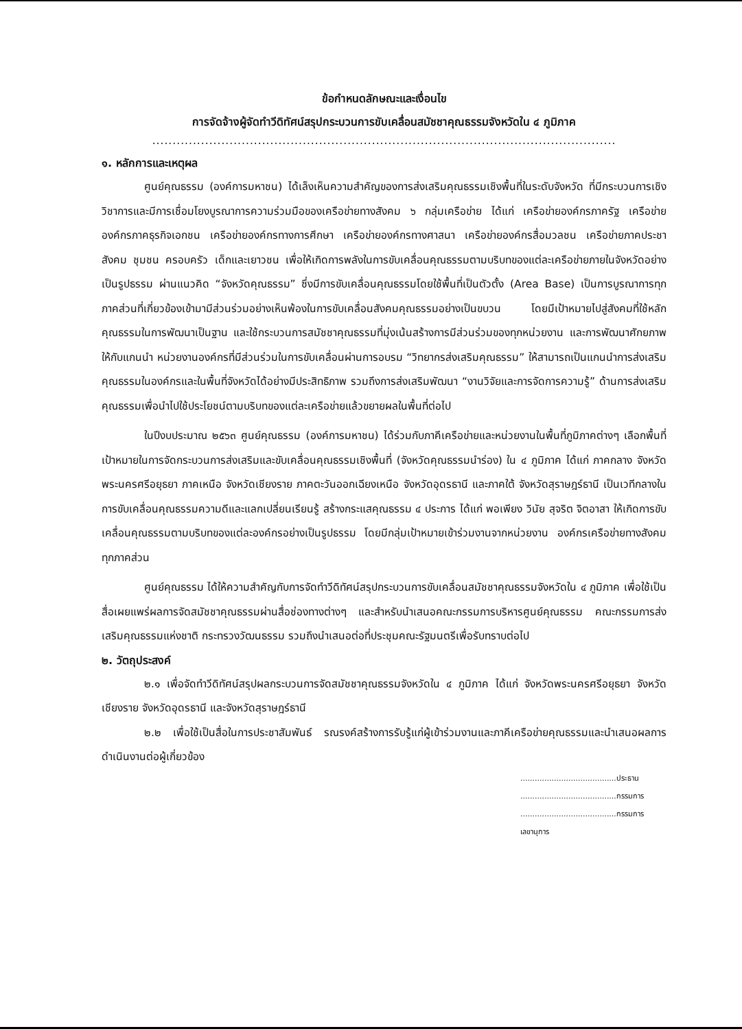ข้อกำหนดลักษณะและเงื่อนไข
การจัดจ้างผู้จัดทำวีดิทัศน์สรุปกระบวนการขับเคลื่อนสมัชชาคุณธรรมจังหวัดใน ๔ ภูมิภาค
..................................................................................................................
๑. หลักการและเหตุผล
ศูนย์คุณธรรม (องค์การมหาชน) ได้เล็งเห็นความสำคัญของการส่งเสริมคุณธรรมเชิงพื้นที่ในระดับจังหวัด ที่มีกระบวนการเชิงวิชาการและมีการเชื่อมโยงบูรณาการความร่วมมือของเครือข่ายทางสังคม ๖ กลุ่มเครือข่าย ได้แก่ เครือข่ายองค์กรภาครัฐ เครือข่ายองค์กรภาคธุรกิจเอกชน เครือข่ายองค์กรทางการศึกษา เครือข่ายองค์กรทางศาสนา เครือข่ายองค์กรสื่อมวลชน เครือข่ายภาคประชาสังคม ชุมชน ครอบครัว เด็กและเยาวชน เพื่อให้เกิดการพลังในการขับเคลื่อนคุณธรรมตามบริบทของแต่ละเครือข่ายภายในจังหวัดอย่างเป็นรูปธรรม ผ่านแนวคิด “จังหวัดคุณธรรม” ซึ่งมีการขับเคลื่อนคุณธรรมโดยใช้พื้นที่เป็นตัวตั้ง (Area Base) เป็นการบูรณาการทุกภาคส่วนที่เกี่ยวข้องเข้ามามีส่วนร่วมอย่างเห็นพ้องในการขับเคลื่อนสังคมคุณธรรมอย่างเป็นขบวน โดยมีเป้าหมายไปสู่สังคมที่ใช้หลักคุณธรรมในการพัฒนาเป็นฐาน และใช้กระบวนการสมัชชาคุณธรรมที่มุ่งเน้นสร้างการมีส่วนร่วมของทุกหน่วยงาน และการพัฒนาศักยภาพให้กับแกนนำ หน่วยงานองค์กรที่มีส่วนร่วมในการขับเคลื่อนผ่านการอบรม “วิทยากรส่งเสริมคุณธรรม” ให้สามารถเป็นแกนนำการส่งเสริมคุณธรรมในองค์กรและในพื้นที่จังหวัดได้อย่างมีประสิทธิภาพ รวมถึงการส่งเสริมพัฒนา “งานวิจัยและการจัดการความรู้” ด้านการส่งเสริมคุณธรรมเพื่อนำไปใช้ประโยชน์ตามบริบทของแต่ละเครือข่ายแล้วขยายผลในพื้นที่ต่อไป
ในปีงบประมาณ ๒๕๖๓ ศูนย์คุณธรรม (องค์การมหาชน) ได้ร่วมกับภาคีเครือข่ายและหน่วยงานในพื้นที่ภูมิภาคต่างๆ เลือกพื้นที่เป้าหมายในการจัดกระบวนการส่งเสริมและขับเคลื่อนคุณธรรมเชิงพื้นที่ (จังหวัดคุณธรรมนำร่อง) ใน ๔ ภูมิภาค ได้แก่ ภาคกลาง จังหวัดพระนครศรีอยุธยา ภาคเหนือ จังหวัดเชียงราย ภาคตะวันออกเฉียงเหนือ จังหวัดอุดรธานี และภาคใต้ จังหวัดสุราษฎร์ธานี เป็นเวทีกลางในการขับเคลื่อนคุณธรรมความดีและแลกเปลี่ยนเรียนรู้ สร้างกระแสคุณธรรม ๔ ประการ ได้แก่ พอเพียง วินัย สุจริต จิตอาสา ให้เกิดการขับเคลื่อนคุณธรรมตามบริบทของแต่ละองค์กรอย่างเป็นรูปธรรม โดยมีกลุ่มเป้าหมายเข้าร่วมงานจากหน่วยงาน องค์กรเครือข่ายทางสังคมทุกภาคส่วน
ศูนย์คุณธรรม ได้ให้ความสำคัญกับการจัดทำวีดิทัศน์สรุปกระบวนการขับเคลื่อนสมัชชาคุณธรรมจังหวัดใน ๔ ภูมิภาค เพื่อใช้เป็นสื่อเผยแพร่ผลการจัดสมัชชาคุณธรรมผ่านสื่อช่องทางต่างๆ และสำหรับนำเสนอคณะกรรมการบริหารศูนย์คุณธรรม คณะกรรมการส่งเสริมคุณธรรมแห่งชาติ กระทรวงวัฒนธรรม รวมถึงนำเสนอต่อที่ประชุมคณะรัฐมนตรีเพื่อรับทราบต่อไป
๒. วัตถุประสงค์
๒.๑ เพื่อจัดทำวีดิทัศน์สรุปผลกระบวนการจัดสมัชชาคุณธรรมจังหวัดใน ๔ ภูมิภาค ได้แก่ จังหวัดพระนครศรีอยุธยา จังหวัดเชียงราย จังหวัดอุดรธานี และจังหวัดสุราษฎร์ธานี
๒.๒ เพื่อใช้เป็นสื่อในการประชาสัมพันธ์ รณรงค์สร้างการรับรู้แก่ผู้เข้าร่วมงานและภาคีเครือข่ายคุณธรรมและนำเสนอผลการดำเนินงานต่อผู้เกี่ยวข้อง
........................................ประธาน
........................................กรรมการ
........................................กรรมการเลขานุการ